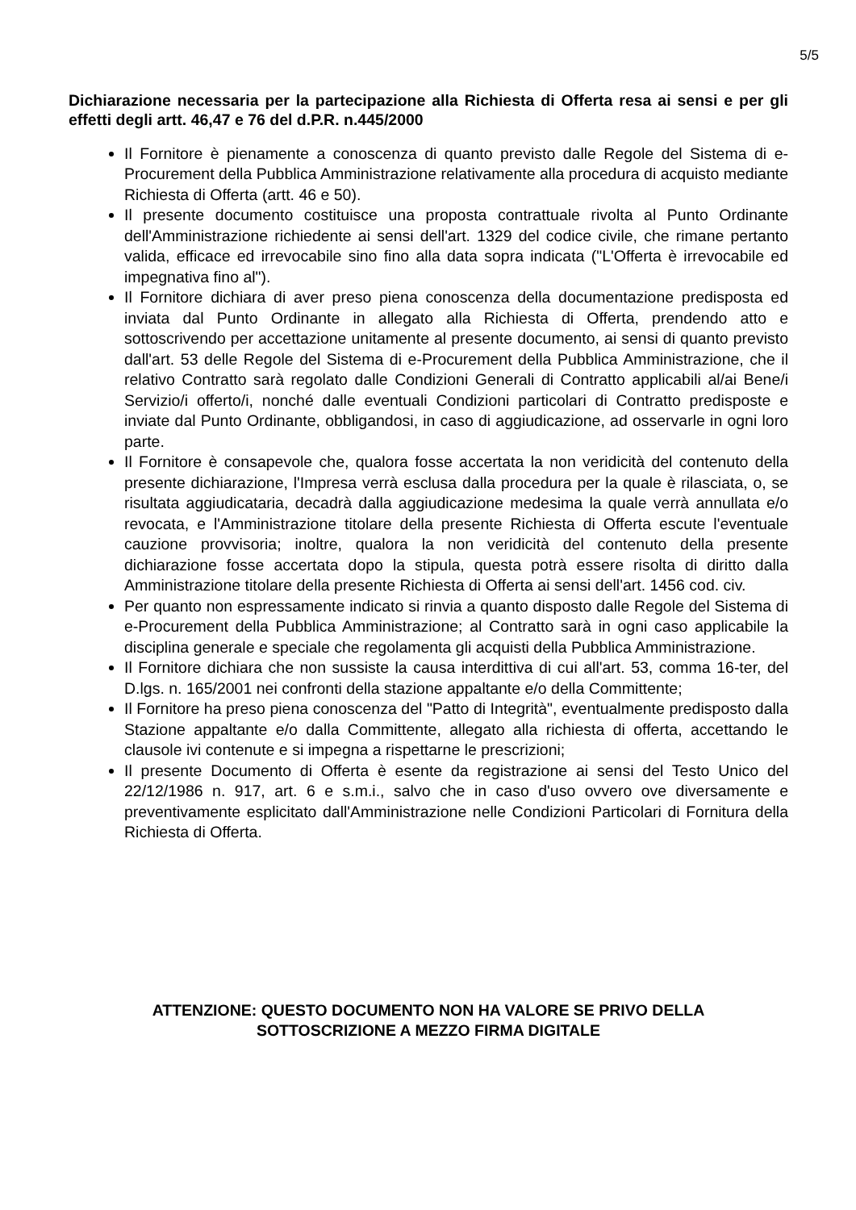5/5
Dichiarazione necessaria per la partecipazione alla Richiesta di Offerta resa ai sensi e per gli effetti degli artt. 46,47 e 76 del d.P.R. n.445/2000
Il Fornitore è pienamente a conoscenza di quanto previsto dalle Regole del Sistema di e-Procurement della Pubblica Amministrazione relativamente alla procedura di acquisto mediante Richiesta di Offerta (artt. 46 e 50).
Il presente documento costituisce una proposta contrattuale rivolta al Punto Ordinante dell'Amministrazione richiedente ai sensi dell'art. 1329 del codice civile, che rimane pertanto valida, efficace ed irrevocabile sino fino alla data sopra indicata ("L'Offerta è irrevocabile ed impegnativa fino al").
Il Fornitore dichiara di aver preso piena conoscenza della documentazione predisposta ed inviata dal Punto Ordinante in allegato alla Richiesta di Offerta, prendendo atto e sottoscrivendo per accettazione unitamente al presente documento, ai sensi di quanto previsto dall'art. 53 delle Regole del Sistema di e-Procurement della Pubblica Amministrazione, che il relativo Contratto sarà regolato dalle Condizioni Generali di Contratto applicabili al/ai Bene/i Servizio/i offerto/i, nonché dalle eventuali Condizioni particolari di Contratto predisposte e inviate dal Punto Ordinante, obbligandosi, in caso di aggiudicazione, ad osservarle in ogni loro parte.
Il Fornitore è consapevole che, qualora fosse accertata la non veridicità del contenuto della presente dichiarazione, l'Impresa verrà esclusa dalla procedura per la quale è rilasciata, o, se risultata aggiudicataria, decadrà dalla aggiudicazione medesima la quale verrà annullata e/o revocata, e l'Amministrazione titolare della presente Richiesta di Offerta escute l'eventuale cauzione provvisoria; inoltre, qualora la non veridicità del contenuto della presente dichiarazione fosse accertata dopo la stipula, questa potrà essere risolta di diritto dalla Amministrazione titolare della presente Richiesta di Offerta ai sensi dell'art. 1456 cod. civ.
Per quanto non espressamente indicato si rinvia a quanto disposto dalle Regole del Sistema di e-Procurement della Pubblica Amministrazione; al Contratto sarà in ogni caso applicabile la disciplina generale e speciale che regolamenta gli acquisti della Pubblica Amministrazione.
Il Fornitore dichiara che non sussiste la causa interdittiva di cui all'art. 53, comma 16-ter, del D.lgs. n. 165/2001 nei confronti della stazione appaltante e/o della Committente;
Il Fornitore ha preso piena conoscenza del "Patto di Integrità", eventualmente predisposto dalla Stazione appaltante e/o dalla Committente, allegato alla richiesta di offerta, accettando le clausole ivi contenute e si impegna a rispettarne le prescrizioni;
Il presente Documento di Offerta è esente da registrazione ai sensi del Testo Unico del 22/12/1986 n. 917, art. 6 e s.m.i., salvo che in caso d'uso ovvero ove diversamente e preventivamente esplicitato dall'Amministrazione nelle Condizioni Particolari di Fornitura della Richiesta di Offerta.
ATTENZIONE: QUESTO DOCUMENTO NON HA VALORE SE PRIVO DELLA
SOTTOSCRIZIONE A MEZZO FIRMA DIGITALE